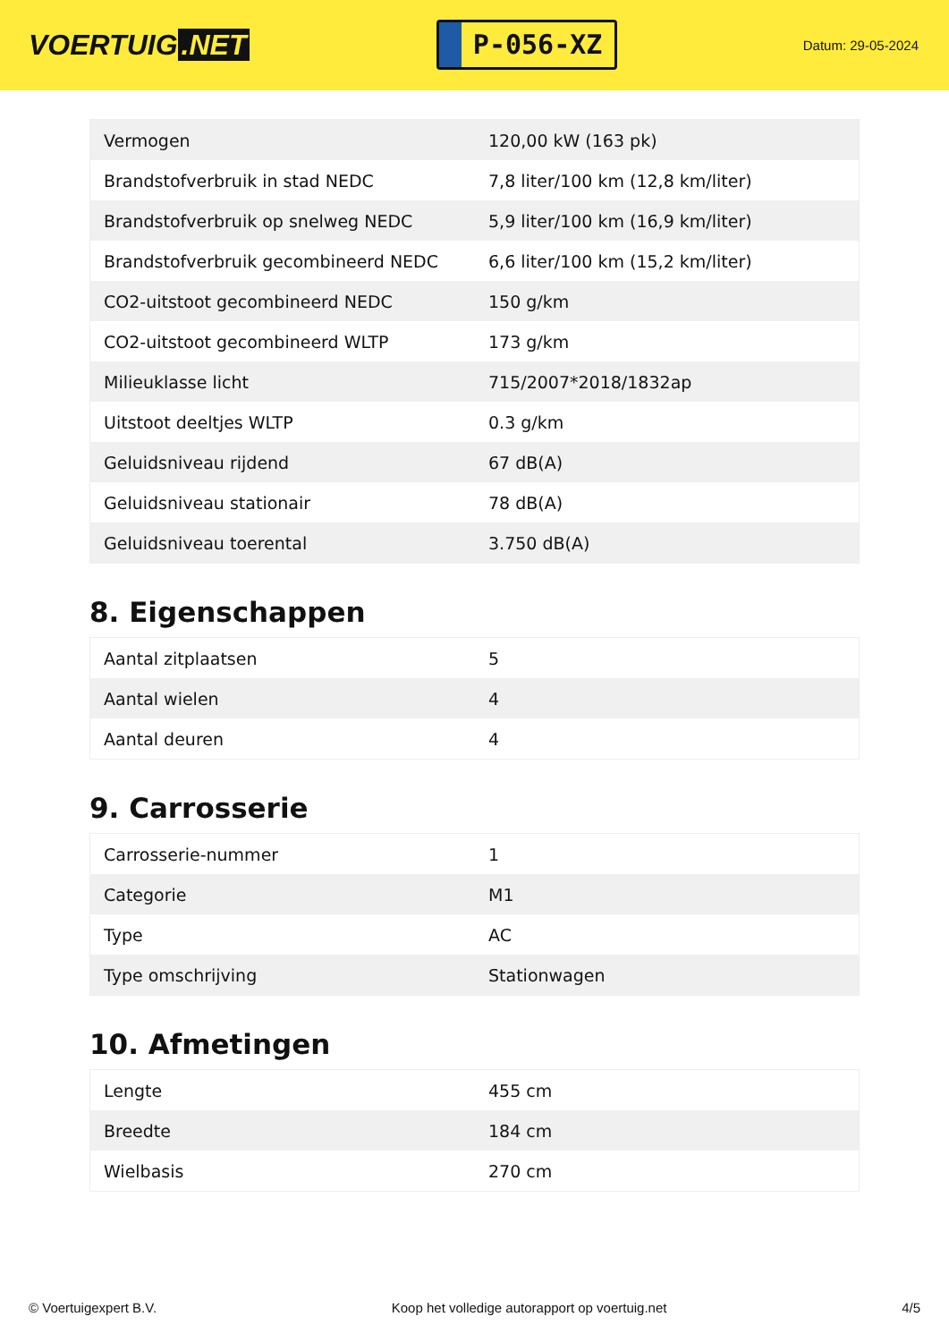VOERTUIG.NET
P-056-XZ
Datum: 29-05-2024
| Vermogen | 120,00 kW (163 pk) |
| Brandstofverbruik in stad NEDC | 7,8 liter/100 km (12,8 km/liter) |
| Brandstofverbruik op snelweg NEDC | 5,9 liter/100 km (16,9 km/liter) |
| Brandstofverbruik gecombineerd NEDC | 6,6 liter/100 km (15,2 km/liter) |
| CO2-uitstoot gecombineerd NEDC | 150 g/km |
| CO2-uitstoot gecombineerd WLTP | 173 g/km |
| Milieuklasse licht | 715/2007*2018/1832ap |
| Uitstoot deeltjes WLTP | 0.3 g/km |
| Geluidsniveau rijdend | 67 dB(A) |
| Geluidsniveau stationair | 78 dB(A) |
| Geluidsniveau toerental | 3.750 dB(A) |
8. Eigenschappen
| Aantal zitplaatsen | 5 |
| Aantal wielen | 4 |
| Aantal deuren | 4 |
9. Carrosserie
| Carrosserie-nummer | 1 |
| Categorie | M1 |
| Type | AC |
| Type omschrijving | Stationwagen |
10. Afmetingen
| Lengte | 455 cm |
| Breedte | 184 cm |
| Wielbasis | 270 cm |
© Voertuigexpert B.V. Koop het volledige autorapport op voertuig.net 4/5